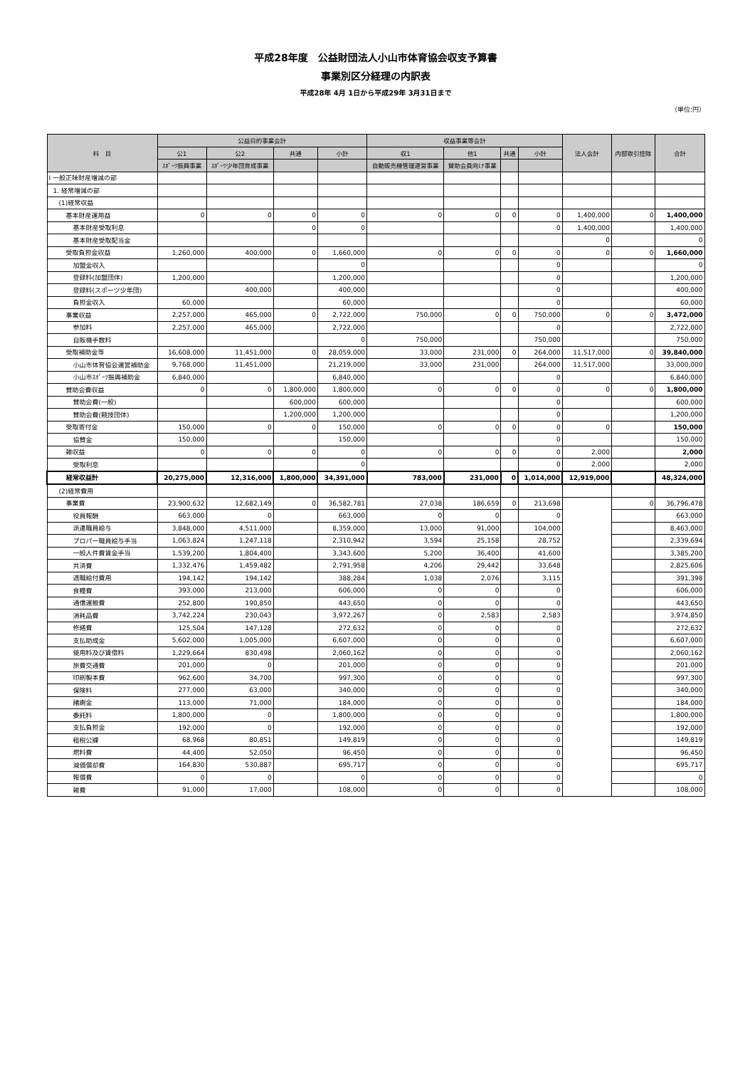平成28年度　公益財団法人小山市体育協会収支予算書
事業別区分経理の内訳表
平成28年 4月 1日から平成29年 3月31日まで
（単位:円）
| 科 目 | 公益目的事業会計 | | | | 収益事業等会計 | | | | 法人会計 | 内部取引控除 | 合計 |
| --- | --- | --- | --- | --- | --- | --- | --- | --- | --- | --- | --- |
| | 公1 | 公2 | 共通 | 小計 | 収1 | 他1 | 共通 | 小計 | | | |
| | ｽﾎﾟｰﾂ振興事業 | ｽﾎﾟｰﾂ少年団育成事業 | | | 自動販売機管理運営事業 | 賛助会員向け事業 | | | | | |
| Ⅰ 一般正味財産増減の部 | | | | | | | | | | | |
| 1. 経常増減の部 | | | | | | | | | | | |
| (1)経常収益 | | | | | | | | | | | |
| 基本財産運用益 | 0 | 0 | 0 | 0 | 0 | 0 | 0 | 0 | 1,400,000 | 0 | 1,400,000 |
| 基本財産受取利息 | | | 0 | 0 | | | | 0 | 1,400,000 | | 1,400,000 |
| 基本財産受取配当金 | | | | | | | | | 0 | | 0 |
| 受取負担金収益 | 1,260,000 | 400,000 | 0 | 1,660,000 | 0 | 0 | 0 | 0 | 0 | 0 | 1,660,000 |
| 加盟金収入 | | | | 0 | | | | 0 | | | 0 |
| 登録料(加盟団体) | 1,200,000 | | | 1,200,000 | | | | 0 | | | 1,200,000 |
| 登録料(スポーツ少年団) | | 400,000 | | 400,000 | | | | 0 | | | 400,000 |
| 負担金収入 | 60,000 | | | 60,000 | | | | 0 | | | 60,000 |
| 事業収益 | 2,257,000 | 465,000 | 0 | 2,722,000 | 750,000 | 0 | 0 | 750,000 | 0 | 0 | 3,472,000 |
| 参加料 | 2,257,000 | 465,000 | | 2,722,000 | | | | 0 | | | 2,722,000 |
| 自販機手数料 | | | | 0 | 750,000 | | | 750,000 | | | 750,000 |
| 受取補助金等 | 16,608,000 | 11,451,000 | 0 | 28,059,000 | 33,000 | 231,000 | 0 | 264,000 | 11,517,000 | 0 | 39,840,000 |
| 小山市体育協会運営補助金 | 9,768,000 | 11,451,000 | | 21,219,000 | 33,000 | 231,000 | | 264,000 | 11,517,000 | | 33,000,000 |
| 小山市ｽﾎﾟｰﾂ振興補助金 | 6,840,000 | | | 6,840,000 | | | | 0 | | | 6,840,000 |
| 賛助会費収益 | 0 | 0 | 1,800,000 | 1,800,000 | 0 | 0 | 0 | 0 | 0 | 0 | 1,800,000 |
| 賛助会費(一般) | | | 600,000 | 600,000 | | | | 0 | | | 600,000 |
| 賛助会費(競技団体) | | | 1,200,000 | 1,200,000 | | | | 0 | | | 1,200,000 |
| 受取寄付金 | 150,000 | 0 | 0 | 150,000 | 0 | 0 | 0 | 0 | 0 | | 150,000 |
| 協賛金 | 150,000 | | | 150,000 | | | | 0 | | | 150,000 |
| 雑収益 | 0 | 0 | 0 | 0 | 0 | 0 | 0 | 0 | 2,000 | | 2,000 |
| 受取利息 | | | | 0 | | | | 0 | 2,000 | | 2,000 |
| 経常収益計 | 20,275,000 | 12,316,000 | 1,800,000 | 34,391,000 | 783,000 | 231,000 | 0 | 1,014,000 | 12,919,000 | | 48,324,000 |
| (2)経常費用 | | | | | | | | | | | |
| 事業費 | 23,900,632 | 12,682,149 | 0 | 36,582,781 | 27,038 | 186,659 | 0 | 213,698 | | 0 | 36,796,478 |
| 役員報酬 | 663,000 | 0 | | 663,000 | 0 | 0 | | 0 | | | 663,000 |
| 派遣職員給与 | 3,848,000 | 4,511,000 | | 8,359,000 | 13,000 | 91,000 | | 104,000 | | | 8,463,000 |
| プロパー職員給与手当 | 1,063,824 | 1,247,118 | | 2,310,942 | 3,594 | 25,158 | | 28,752 | | | 2,339,694 |
| 一般人件費賃金手当 | 1,539,200 | 1,804,400 | | 3,343,600 | 5,200 | 36,400 | | 41,600 | | | 3,385,200 |
| 共済費 | 1,332,476 | 1,459,482 | | 2,791,958 | 4,206 | 29,442 | | 33,648 | | | 2,825,606 |
| 退職給付費用 | 194,142 | 194,142 | | 388,284 | 1,038 | 2,076 | | 3,115 | | | 391,398 |
| 食糧費 | 393,000 | 213,000 | | 606,000 | 0 | 0 | | 0 | | | 606,000 |
| 通信運搬費 | 252,800 | 190,850 | | 443,650 | 0 | 0 | | 0 | | | 443,650 |
| 消耗品費 | 3,742,224 | 230,043 | | 3,972,267 | 0 | 2,583 | | 2,583 | | | 3,974,850 |
| 修繕費 | 125,504 | 147,128 | | 272,632 | 0 | 0 | | 0 | | | 272,632 |
| 支払助成金 | 5,602,000 | 1,005,000 | | 6,607,000 | 0 | 0 | | 0 | | | 6,607,000 |
| 使用料及び賃借料 | 1,229,664 | 830,498 | | 2,060,162 | 0 | 0 | | 0 | | | 2,060,162 |
| 旅費交通費 | 201,000 | 0 | | 201,000 | 0 | 0 | | 0 | | | 201,000 |
| 印刷製本費 | 962,600 | 34,700 | | 997,300 | 0 | 0 | | 0 | | | 997,300 |
| 保険料 | 277,000 | 63,000 | | 340,000 | 0 | 0 | | 0 | | | 340,000 |
| 諸謝金 | 113,000 | 71,000 | | 184,000 | 0 | 0 | | 0 | | | 184,000 |
| 委託料 | 1,800,000 | 0 | | 1,800,000 | 0 | 0 | | 0 | | | 1,800,000 |
| 支払負担金 | 192,000 | 0 | | 192,000 | 0 | 0 | | 0 | | | 192,000 |
| 租税公課 | 68,968 | 80,851 | | 149,819 | 0 | 0 | | 0 | | | 149,819 |
| 燃料費 | 44,400 | 52,050 | | 96,450 | 0 | 0 | | 0 | | | 96,450 |
| 減価償却費 | 164,830 | 530,887 | | 695,717 | 0 | 0 | | 0 | | | 695,717 |
| 報償費 | 0 | 0 | | 0 | 0 | 0 | | 0 | | | 0 |
| 雑費 | 91,000 | 17,000 | | 108,000 | 0 | 0 | | 0 | | | 108,000 |